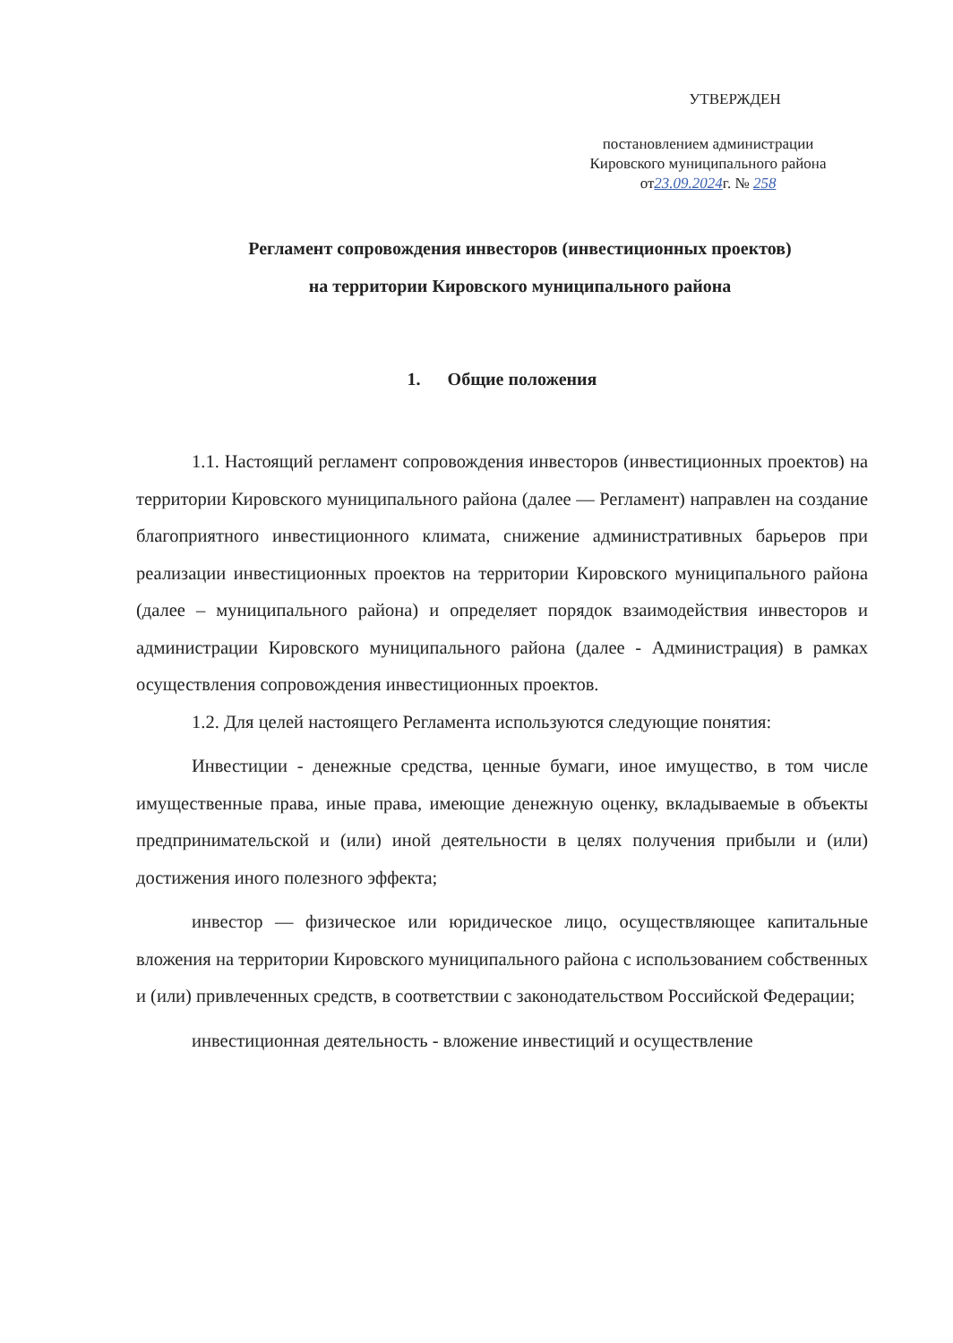УТВЕРЖДЕН
постановлением администрации
Кировского муниципального района
от23.09.2024г. № 258
Регламент сопровождения инвесторов (инвестиционных проектов)
на территории Кировского муниципального района
1. Общие положения
1.1. Настоящий регламент сопровождения инвесторов (инвестиционных проектов) на территории Кировского муниципального района (далее — Регламент) направлен на создание благоприятного инвестиционного климата, снижение административных барьеров при реализации инвестиционных проектов на территории Кировского муниципального района (далее – муниципального района) и определяет порядок взаимодействия инвесторов и администрации Кировского муниципального района (далее - Администрация) в рамках осуществления сопровождения инвестиционных проектов.
1.2. Для целей настоящего Регламента используются следующие понятия:
Инвестиции - денежные средства, ценные бумаги, иное имущество, в том числе имущественные права, иные права, имеющие денежную оценку, вкладываемые в объекты предпринимательской и (или) иной деятельности в целях получения прибыли и (или) достижения иного полезного эффекта;
инвестор — физическое или юридическое лицо, осуществляющее капитальные вложения на территории Кировского муниципального района с использованием собственных и (или) привлеченных средств, в соответствии с законодательством Российской Федерации;
инвестиционная деятельность - вложение инвестиций и осуществление